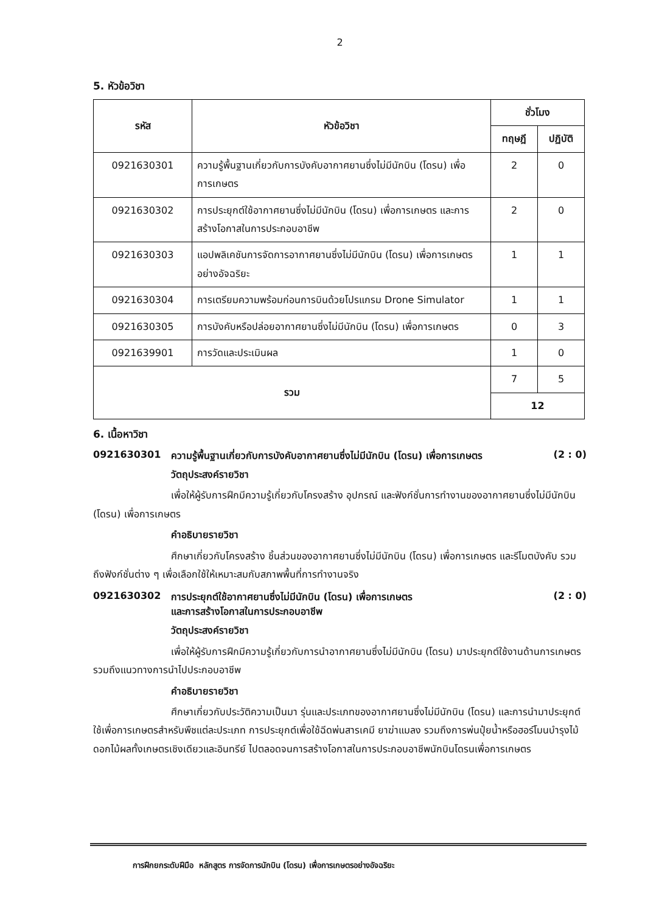2
5. หัวข้อวิชา
| รหัส | หัวข้อวิชา | ชั่วโมง | |
| --- | --- | --- | --- |
| | | ทฤษฎี | ปฏิบัติ |
| 0921630301 | ความรู้พื้นฐานเกี่ยวกับการบังคับอากาศยานซึ่งไม่มีนักบิน (โดรน) เพื่อการเกษตร | 2 | 0 |
| 0921630302 | การประยุกต์ใช้อากาศยานซึ่งไม่มีนักบิน (โดรน) เพื่อการเกษตร และการสร้างโอกาสในการประกอบอาชีพ | 2 | 0 |
| 0921630303 | แอปพลิเคชันการจัดการอากาศยานซึ่งไม่มีนักบิน (โดรน) เพื่อการเกษตรอย่างอัจฉริยะ | 1 | 1 |
| 0921630304 | การเตรียมความพร้อมก่อนการบินด้วยโปรแกรม Drone Simulator | 1 | 1 |
| 0921630305 | การบังคับหรือปล่อยอากาศยานซึ่งไม่มีนักบิน (โดรน) เพื่อการเกษตร | 0 | 3 |
| 0921639901 | การวัดและประเมินผล | 1 | 0 |
| รวม | | 7 | 5 |
| | | 12 | |
6. เนื้อหาวิชา
0921630301 ความรู้พื้นฐานเกี่ยวกับการบังคับอากาศยานซึ่งไม่มีนักบิน (โดรน) เพื่อการเกษตร (2 : 0)
วัตถุประสงค์รายวิชา
เพื่อให้ผู้รับการฝึกมีความรู้เกี่ยวกับโครงสร้าง อุปกรณ์ และฟังก์ชั่นการทำงานของอากาศยานซึ่งไม่มีนักบิน (โดรน) เพื่อการเกษตร
คำอธิบายรายวิชา
ศึกษาเกี่ยวกับโครงสร้าง ชิ้นส่วนของอากาศยานซึ่งไม่มีนักบิน (โดรน) เพื่อการเกษตร และรีโมตบังคับ รวมถึงฟังก์ชั่นต่าง ๆ เพื่อเลือกใช้ให้เหมาะสมกับสภาพพื้นที่การทำงานจริง
0921630302 การประยุกต์ใช้อากาศยานซึ่งไม่มีนักบิน (โดรน) เพื่อการเกษตร
และการสร้างโอกาสในการประกอบอาชีพ (2 : 0)
วัตถุประสงค์รายวิชา
เพื่อให้ผู้รับการฝึกมีความรู้เกี่ยวกับการนำอากาศยานซึ่งไม่มีนักบิน (โดรน) มาประยุกต์ใช้งานด้านการเกษตร รวมถึงแนวทางการนำไปประกอบอาชีพ
คำอธิบายรายวิชา
ศึกษาเกี่ยวกับประวัติความเป็นมา รุ่นและประเภทของอากาศยานซึ่งไม่มีนักบิน (โดรน) และการนำมาประยุกต์ใช้เพื่อการเกษตรสำหรับพืชแต่ละประเภท การประยุกต์เพื่อใช้ฉีดพ่นสารเคมี ยาฆ่าแมลง รวมถึงการพ่นปุ๋ยน้ำหรือฮอร์โมนบำรุงไม้ดอกไม้ผลทั้งเกษตรเชิงเดียวและอินทรีย์ ไปตลอดจนการสร้างโอกาสในการประกอบอาชีพนักบินโดรนเพื่อการเกษตร
การฝึกยกระดับฝีมือ หลักสูตร การจัดการนักบิน (โดรน) เพื่อการเกษตรอย่างอัจฉริยะ